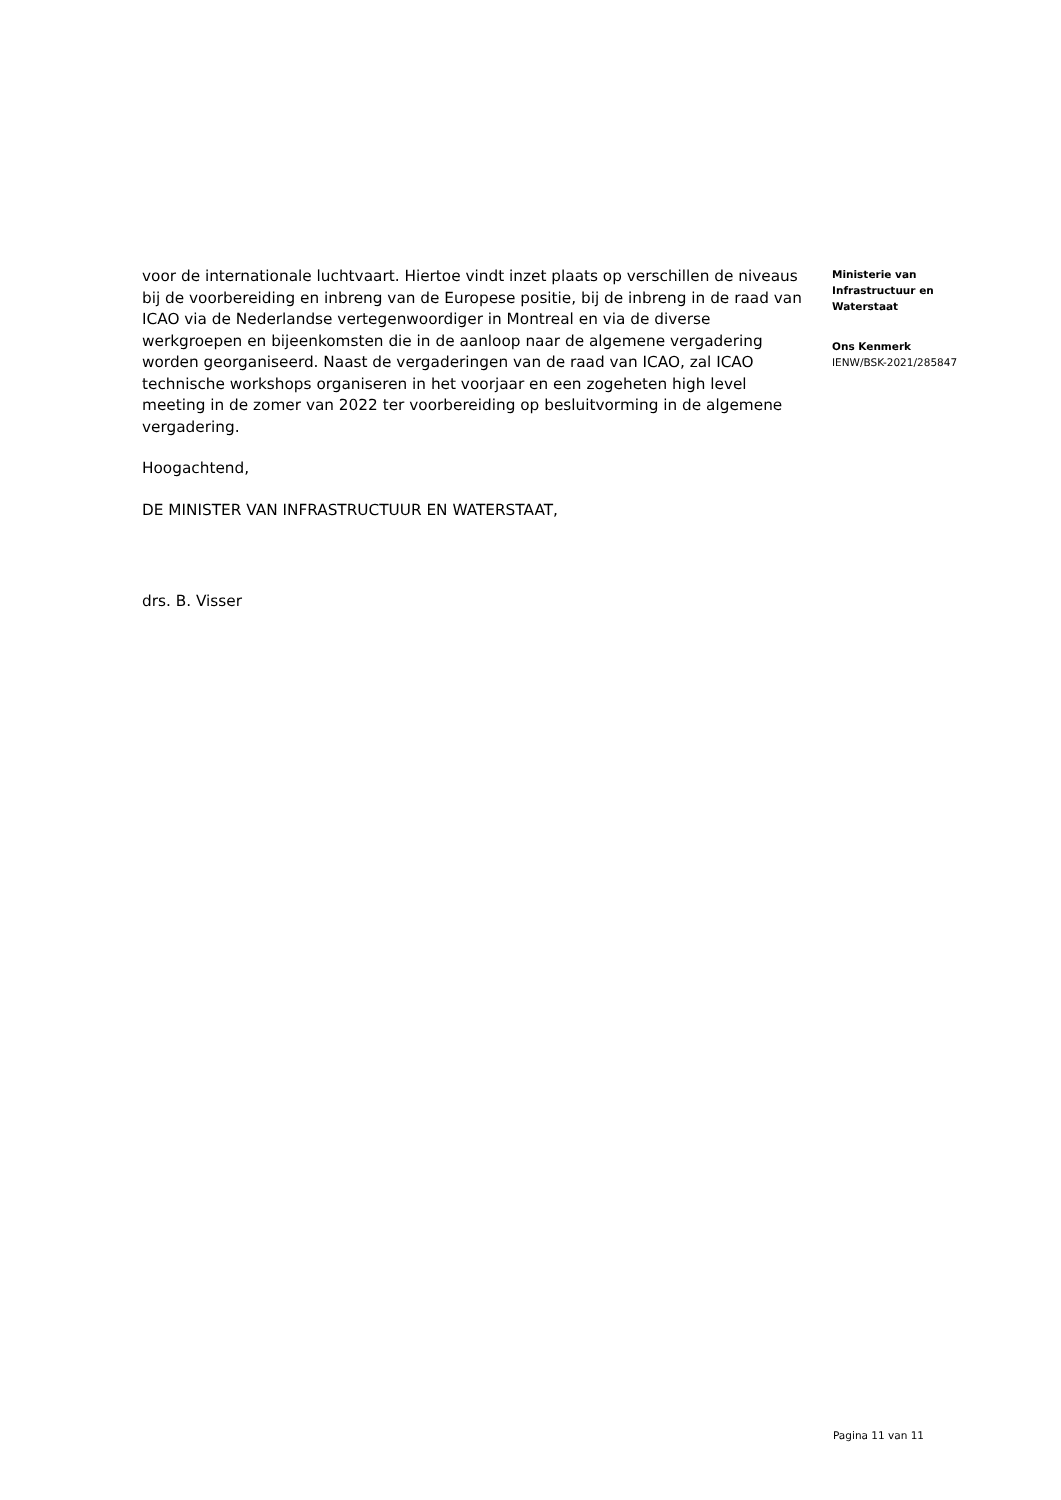voor de internationale luchtvaart. Hiertoe vindt inzet plaats op verschillen de niveaus bij de voorbereiding en inbreng van de Europese positie, bij de inbreng in de raad van ICAO via de Nederlandse vertegenwoordiger in Montreal en via de diverse werkgroepen en bijeenkomsten die in de aanloop naar de algemene vergadering worden georganiseerd. Naast de vergaderingen van de raad van ICAO, zal ICAO technische workshops organiseren in het voorjaar en een zogeheten high level meeting in de zomer van 2022 ter voorbereiding op besluitvorming in de algemene vergadering.
Hoogachtend,
DE MINISTER VAN INFRASTRUCTUUR EN WATERSTAAT,
drs. B. Visser
Ministerie van
Infrastructuur en
Waterstaat
Ons Kenmerk
IENW/BSK-2021/285847
Pagina 11 van 11